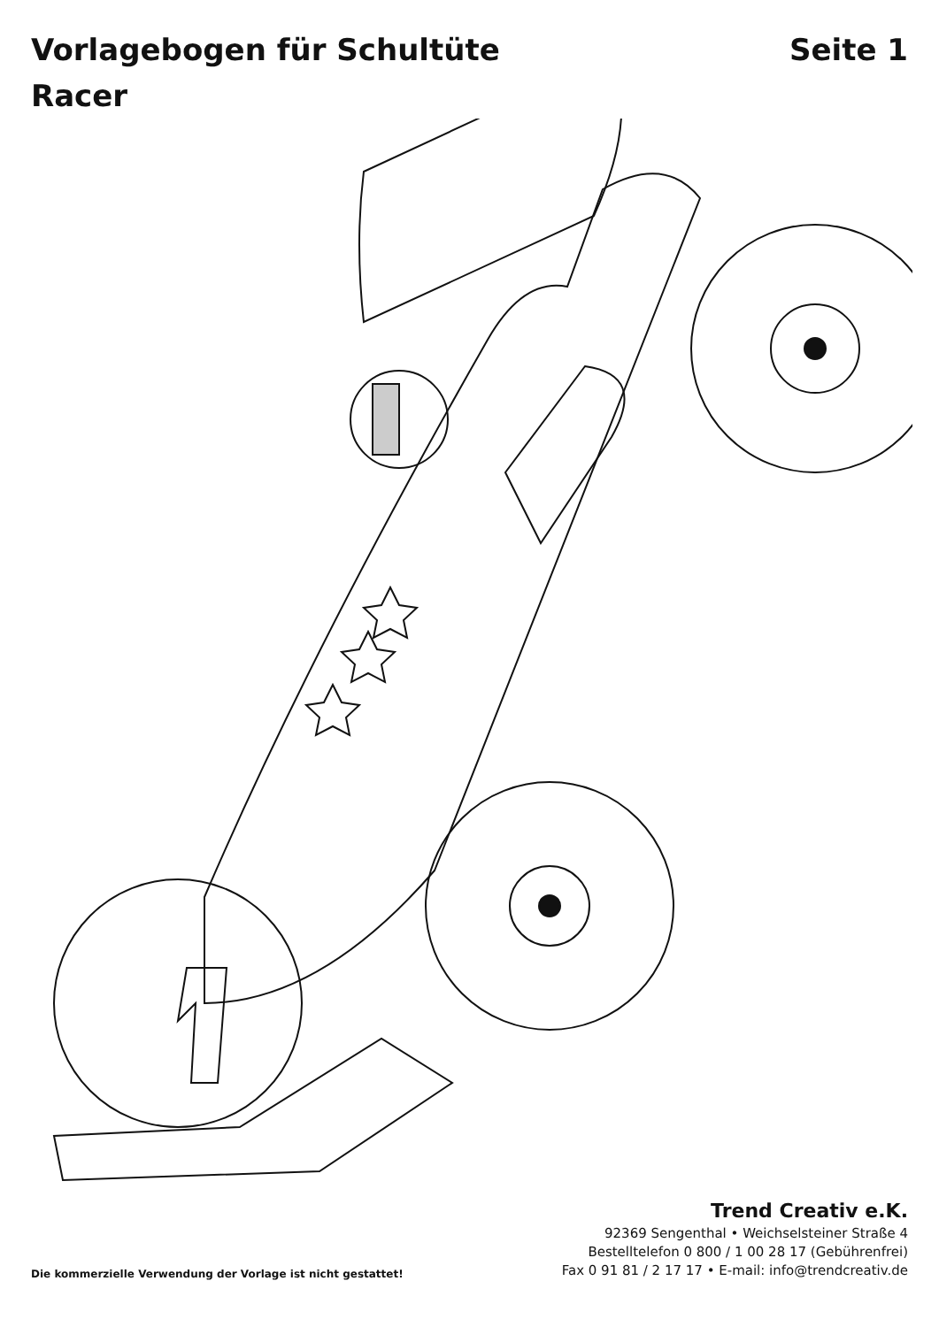Vorlagebogen für Schultüte
Racer
Seite 1
Die kommerzielle Verwendung der Vorlage ist nicht gestattet!
Trend Creativ e.K.
92369 Sengenthal • Weichselsteiner Straße 4
Bestelltelefon 0 800 / 1 00 28 17 (Gebührenfrei)
Fax 0 91 81 / 2 17 17 • E-mail: info@trendcreativ.de